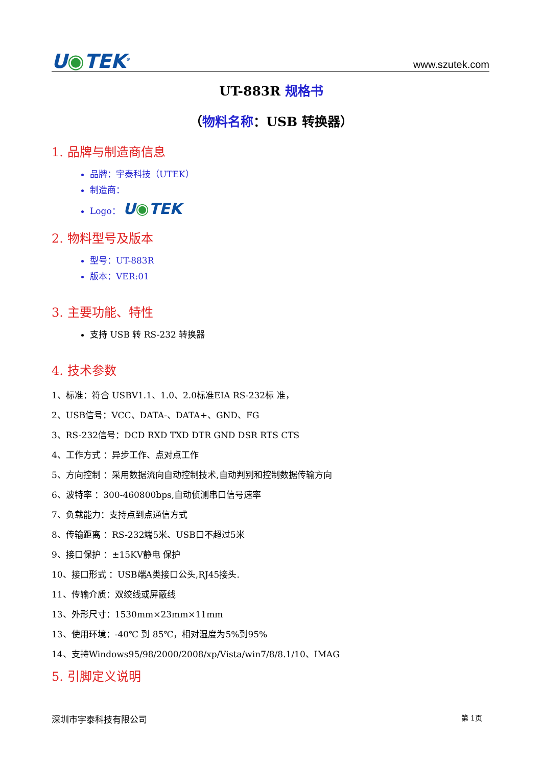U◉TEK<sup>®</sup>
www.szutek.com
UT-883R 规格书
（物料名称：USB 转换器）
1. 品牌与制造商信息
品牌：宇泰科技（UTEK）
制造商：
Logo： U◉TEK
2. 物料型号及版本
型号：UT-883R
版本：VER:01
3. 主要功能、特性
支持 USB 转 RS-232 转换器
4. 技术参数
1、标准：符合 USBV1.1、1.0、2.0标准EIA RS-232标 准，
2、USB信号：VCC、DATA-、DATA+、GND、FG
3、RS-232信号：DCD RXD TXD DTR GND DSR RTS CTS
4、工作方式 ：异步工作、点对点工作
5、方向控制 ：采用数据流向自动控制技术,自动判别和控制数据传输方向
6、波特率 ：300-460800bps,自动侦测串口信号速率
7、负载能力：支持点到点通信方式
8、传输距离 ：RS-232端5米、USB口不超过5米
9、接口保护 ：±15KV静电 保护
10、接口形式 ：USB端A类接口公头,RJ45接头.
11、传输介质：双绞线或屏蔽线
13、外形尺寸：1530mm×23mm×11mm
13、使用环境：-40℃ 到 85℃，相对湿度为5%到95%
14、支持Windows95/98/2000/2008/xp/Vista/win7/8/8.1/10、IMAG
5. 引脚定义说明
深圳市宇泰科技有限公司 第 1页